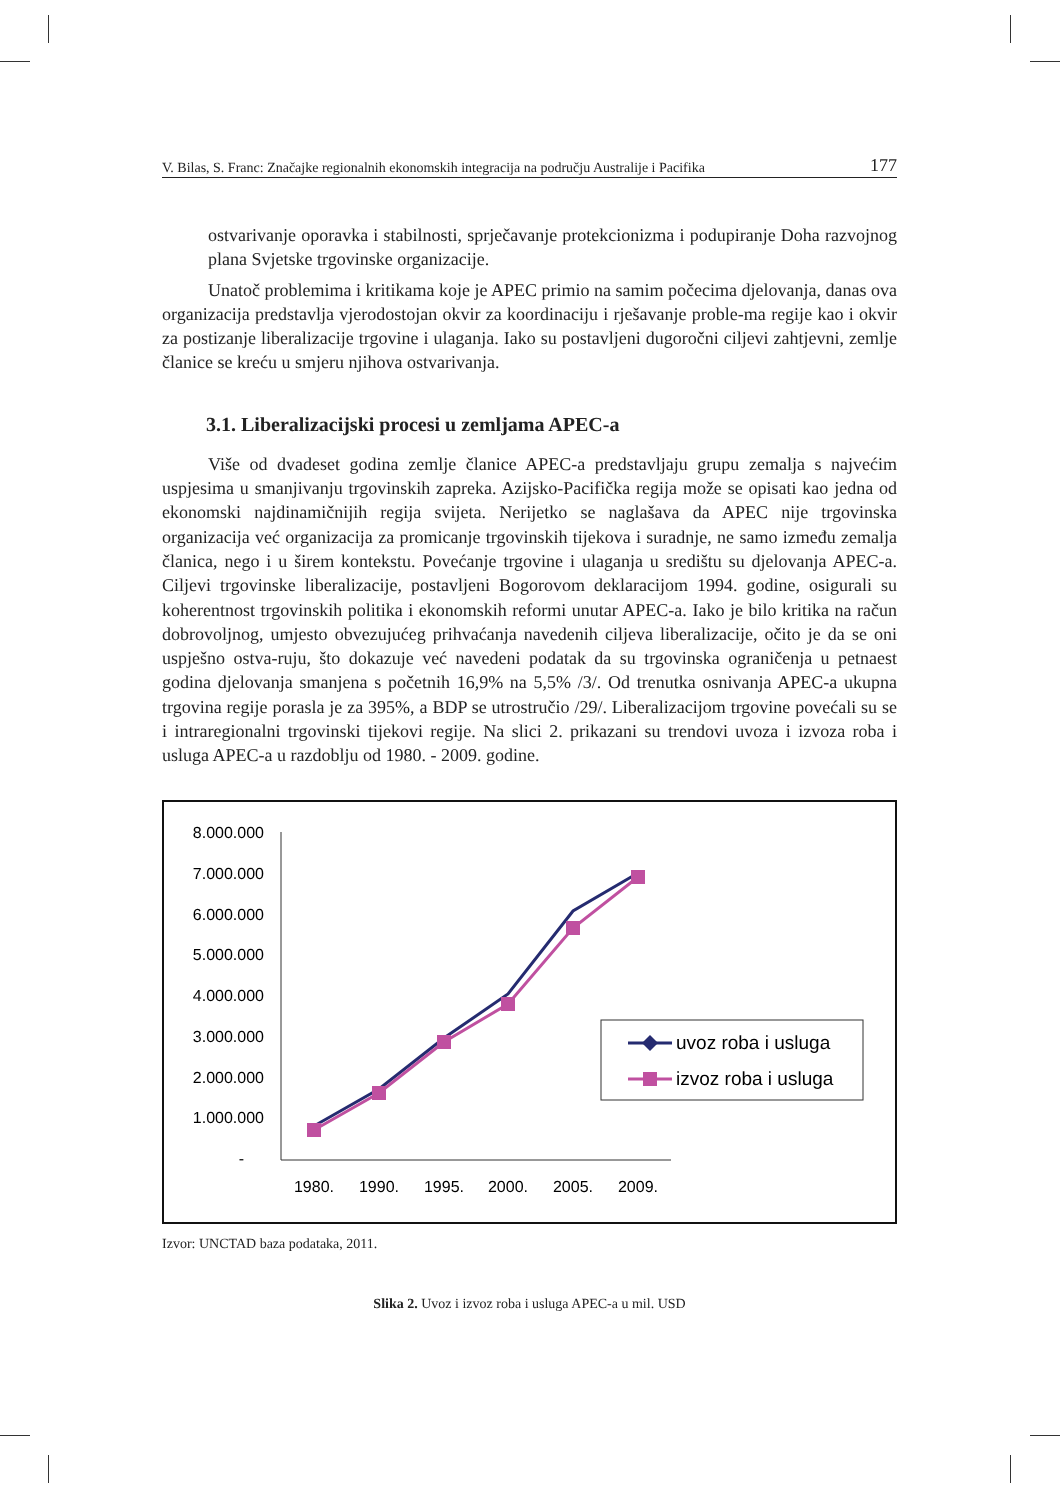V. Bilas, S. Franc: Značajke regionalnih ekonomskih integracija na području Australije i Pacifika 177
ostvarivanje oporavka i stabilnosti, sprječavanje protekcionizma i podupiranje Doha razvojnog plana Svjetske trgovinske organizacije.
Unatoč problemima i kritikama koje je APEC primio na samim počecima djelovanja, danas ova organizacija predstavlja vjerodostojan okvir za koordinaciju i rješavanje proble-ma regije kao i okvir za postizanje liberalizacije trgovine i ulaganja. Iako su postavljeni dugoročni ciljevi zahtjevni, zemlje članice se kreću u smjeru njihova ostvarivanja.
3.1. Liberalizacijski procesi u zemljama APEC-a
Više od dvadeset godina zemlje članice APEC-a predstavljaju grupu zemalja s najvećim uspjesima u smanjivanju trgovinskih zapreka. Azijsko-Pacifička regija može se opisati kao jedna od ekonomski najdinamičnijih regija svijeta. Nerijetko se naglašava da APEC nije trgovinska organizacija već organizacija za promicanje trgovinskih tijekova i suradnje, ne samo između zemalja članica, nego i u širem kontekstu. Povećanje trgovine i ulaganja u središtu su djelovanja APEC-a. Ciljevi trgovinske liberalizacije, postavljeni Bogorovom deklaracijom 1994. godine, osigurali su koherentnost trgovinskih politika i ekonomskih reformi unutar APEC-a. Iako je bilo kritika na račun dobrovoljnog, umjesto obvezujućeg prihvaćanja navedenih ciljeva liberalizacije, očito je da se oni uspješno ostva-ruju, što dokazuje već navedeni podatak da su trgovinska ograničenja u petnaest godina djelovanja smanjena s početnih 16,9% na 5,5% /3/. Od trenutka osnivanja APEC-a ukupna trgovina regije porasla je za 395%, a BDP se utrostručio /29/. Liberalizacijom trgovine povećali su se i intraregionalni trgovinski tijekovi regije. Na slici 2. prikazani su trendovi uvoza i izvoza roba i usluga APEC-a u razdoblju od 1980. - 2009. godine.
8.000.000
7.000.000
6.000.000
5.000.000
4.000.000
3.000.000
2.000.000
1.000.000
-
1980.
1990.
1995.
2000.
2005.
2009.
uvoz roba i usluga
izvoz roba i usluga
Izvor: UNCTAD baza podataka, 2011.
Slika 2. Uvoz i izvoz roba i usluga APEC-a u mil. USD